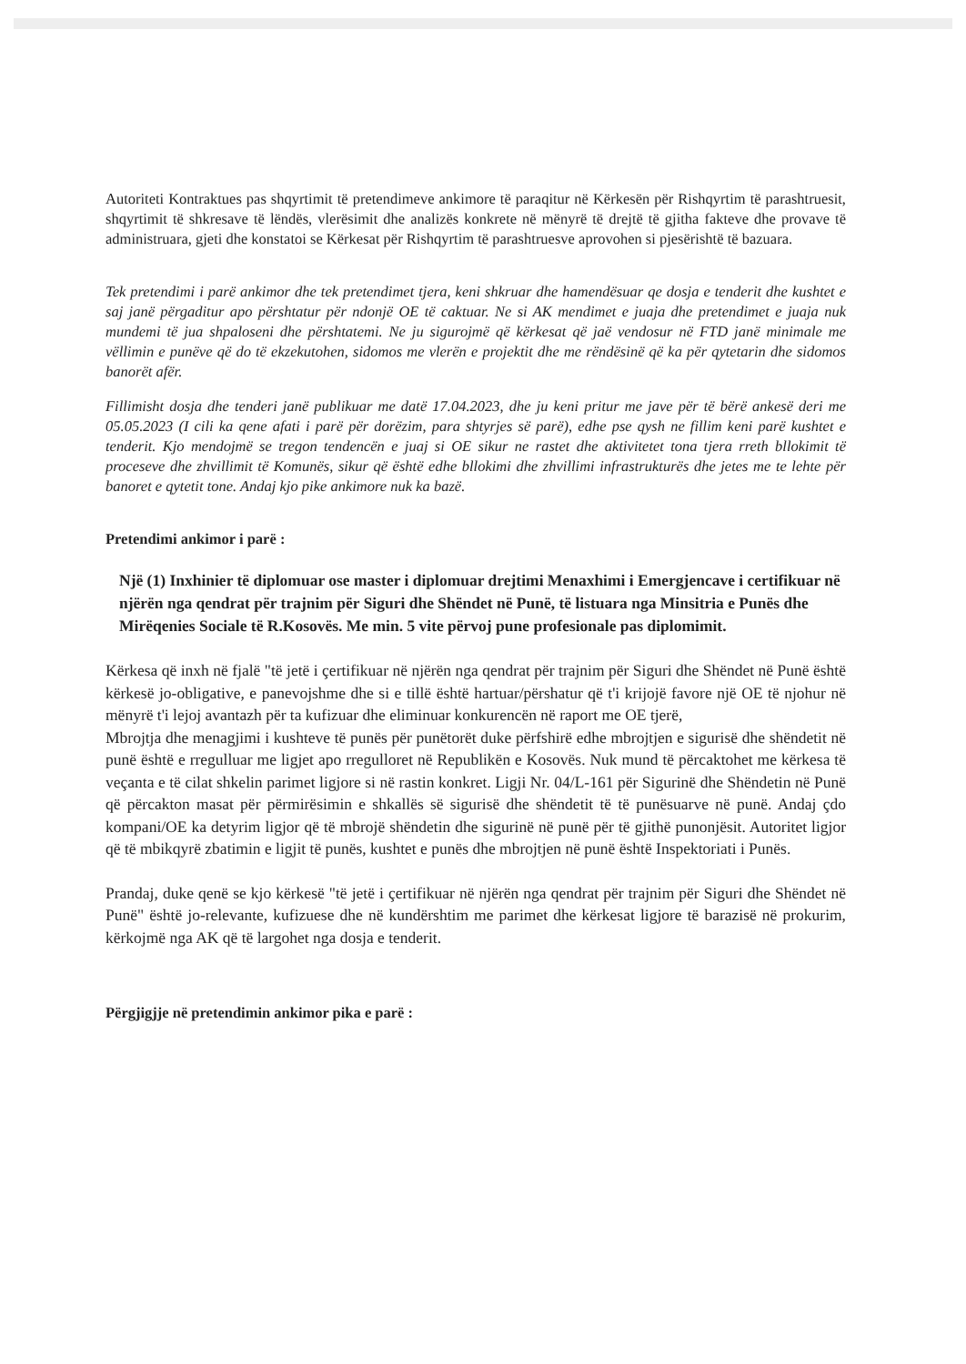Autoriteti Kontraktues pas shqyrtimit të pretendimeve ankimore të paraqitur në Kërkesën për Rishqyrtim të parashtruesit, shqyrtimit të shkresave të lëndës, vlerësimit dhe analizës konkrete në mënyrë të drejtë të gjitha fakteve dhe provave të administruara, gjeti dhe konstatoi se Kërkesat për Rishqyrtim të parashtruesve aprovohen si pjesërishtë të bazuara.
Tek pretendimi i parë ankimor dhe tek pretendimet tjera, keni shkruar dhe hamendësuar qe dosja e tenderit dhe kushtet e saj janë përgaditur apo përshtatur për ndonjë OE të caktuar. Ne si AK mendimet e juaja dhe pretendimet e juaja nuk mundemi të jua shpaloseni dhe përshtatemi. Ne ju sigurojmë që kërkesat që jaë vendosur në FTD janë minimale me vëllimin e punëve që do të ekzekutohen, sidomos me vlerën e projektit dhe me rëndësinë që ka për qytetarin dhe sidomos banorët afër.
Fillimisht dosja dhe tenderi janë publikuar me datë 17.04.2023, dhe ju keni pritur me jave për të bërë ankesë deri me 05.05.2023 (I cili ka qene afati i parë për dorëzim, para shtyrjes së parë), edhe pse qysh ne fillim keni parë kushtet e tenderit. Kjo mendojmë se tregon tendencën e juaj si OE sikur ne rastet dhe aktivitetet tona tjera rreth bllokimit të proceseve dhe zhvillimit të Komunës, sikur që është edhe bllokimi dhe zhvillimi infrastrukturës dhe jetes me te lehte për banoret e qytetit tone. Andaj kjo pike ankimore nuk ka bazë.
Pretendimi ankimor i parë :
Një (1) Inxhinier të diplomuar ose master i diplomuar drejtimi Menaxhimi i Emergjencave i certifikuar në njërën nga qendrat për trajnim për Siguri dhe Shëndet në Punë, të listuara nga Minsitria e Punës dhe Mirëqenies Sociale të R.Kosovës. Me min. 5 vite përvoj pune profesionale pas diplomimit.
Kërkesa që inxh në fjalë "të jetë i çertifikuar në njërën nga qendrat për trajnim për Siguri dhe Shëndet në Punë është kërkesë jo-obligative, e panevojshme dhe si e tillë është hartuar/përshatur që t'i krijojë favore një OE të njohur në mënyrë t'i lejoj avantazh për ta kufizuar dhe eliminuar konkurencën në raport me OE tjerë,
Mbrojtja dhe menagjimi i kushteve të punës për punëtorët duke përfshirë edhe mbrojtjen e sigurisë dhe shëndetit në punë është e rregulluar me ligjet apo rregulloret në Republikën e Kosovës. Nuk mund të përcaktohet me kërkesa të veçanta e të cilat shkelin parimet ligjore si në rastin konkret. Ligji Nr. 04/L-161 për Sigurinë dhe Shëndetin në Punë që përcakton masat për përmirësimin e shkallës së sigurisë dhe shëndetit të të punësuarve në punë. Andaj çdo kompani/OE ka detyrim ligjor që të mbrojë shëndetin dhe sigurinë në punë për të gjithë punonjësit. Autoritet ligjor që të mbikqyrë zbatimin e ligjit të punës, kushtet e punës dhe mbrojtjen në punë është Inspektoriati i Punës.
Prandaj, duke qenë se kjo kërkesë "të jetë i çertifikuar në njërën nga qendrat për trajnim për Siguri dhe Shëndet në Punë" është jo-relevante, kufizuese dhe në kundërshtim me parimet dhe kërkesat ligjore të barazisë në prokurim, kërkojmë nga AK që të largohet nga dosja e tenderit.
Përgjigjje në pretendimin ankimor pika e parë :